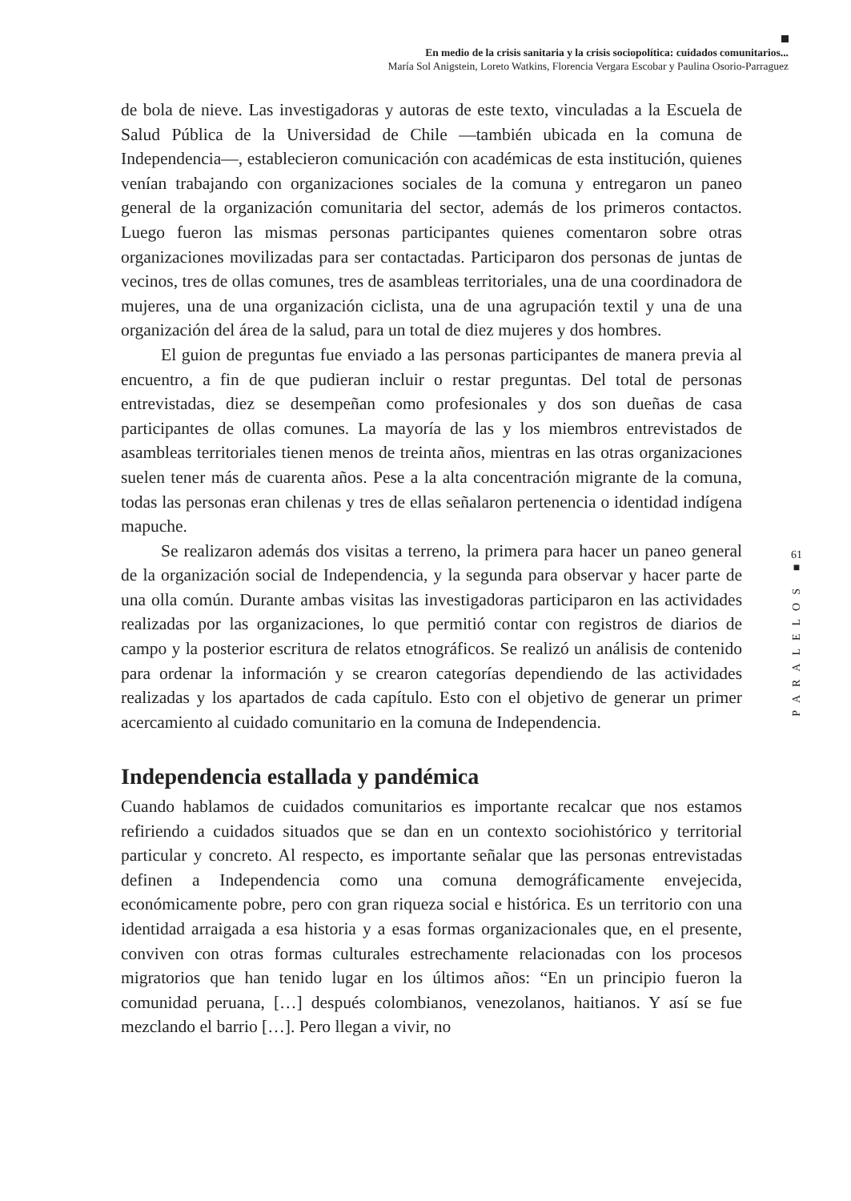En medio de la crisis sanitaria y la crisis sociopolítica: cuidados comunitarios...
María Sol Anigstein, Loreto Watkins, Florencia Vergara Escobar y Paulina Osorio-Parraguez
de bola de nieve. Las investigadoras y autoras de este texto, vinculadas a la Escuela de Salud Pública de la Universidad de Chile —también ubicada en la comuna de Independencia—, establecieron comunicación con académicas de esta institución, quienes venían trabajando con organizaciones sociales de la comuna y entregaron un paneo general de la organización comunitaria del sector, además de los primeros contactos. Luego fueron las mismas personas participantes quienes comentaron sobre otras organizaciones movilizadas para ser contactadas. Participaron dos personas de juntas de vecinos, tres de ollas comunes, tres de asambleas territoriales, una de una coordinadora de mujeres, una de una organización ciclista, una de una agrupación textil y una de una organización del área de la salud, para un total de diez mujeres y dos hombres.
El guion de preguntas fue enviado a las personas participantes de manera previa al encuentro, a fin de que pudieran incluir o restar preguntas. Del total de personas entrevistadas, diez se desempeñan como profesionales y dos son dueñas de casa participantes de ollas comunes. La mayoría de las y los miembros entrevistados de asambleas territoriales tienen menos de treinta años, mientras en las otras organizaciones suelen tener más de cuarenta años. Pese a la alta concentración migrante de la comuna, todas las personas eran chilenas y tres de ellas señalaron pertenencia o identidad indígena mapuche.
Se realizaron además dos visitas a terreno, la primera para hacer un paneo general de la organización social de Independencia, y la segunda para observar y hacer parte de una olla común. Durante ambas visitas las investigadoras participaron en las actividades realizadas por las organizaciones, lo que permitió contar con registros de diarios de campo y la posterior escritura de relatos etnográficos. Se realizó un análisis de contenido para ordenar la información y se crearon categorías dependiendo de las actividades realizadas y los apartados de cada capítulo. Esto con el objetivo de generar un primer acercamiento al cuidado comunitario en la comuna de Independencia.
Independencia estallada y pandémica
Cuando hablamos de cuidados comunitarios es importante recalcar que nos estamos refiriendo a cuidados situados que se dan en un contexto sociohistórico y territorial particular y concreto. Al respecto, es importante señalar que las personas entrevistadas definen a Independencia como una comuna demográficamente envejecida, económicamente pobre, pero con gran riqueza social e histórica. Es un territorio con una identidad arraigada a esa historia y a esas formas organizacionales que, en el presente, conviven con otras formas culturales estrechamente relacionadas con los procesos migratorios que han tenido lugar en los últimos años: “En un principio fueron la comunidad peruana, […] después colombianos, venezolanos, haitianos. Y así se fue mezclando el barrio […]. Pero llegan a vivir, no
61
■
PARALELOS